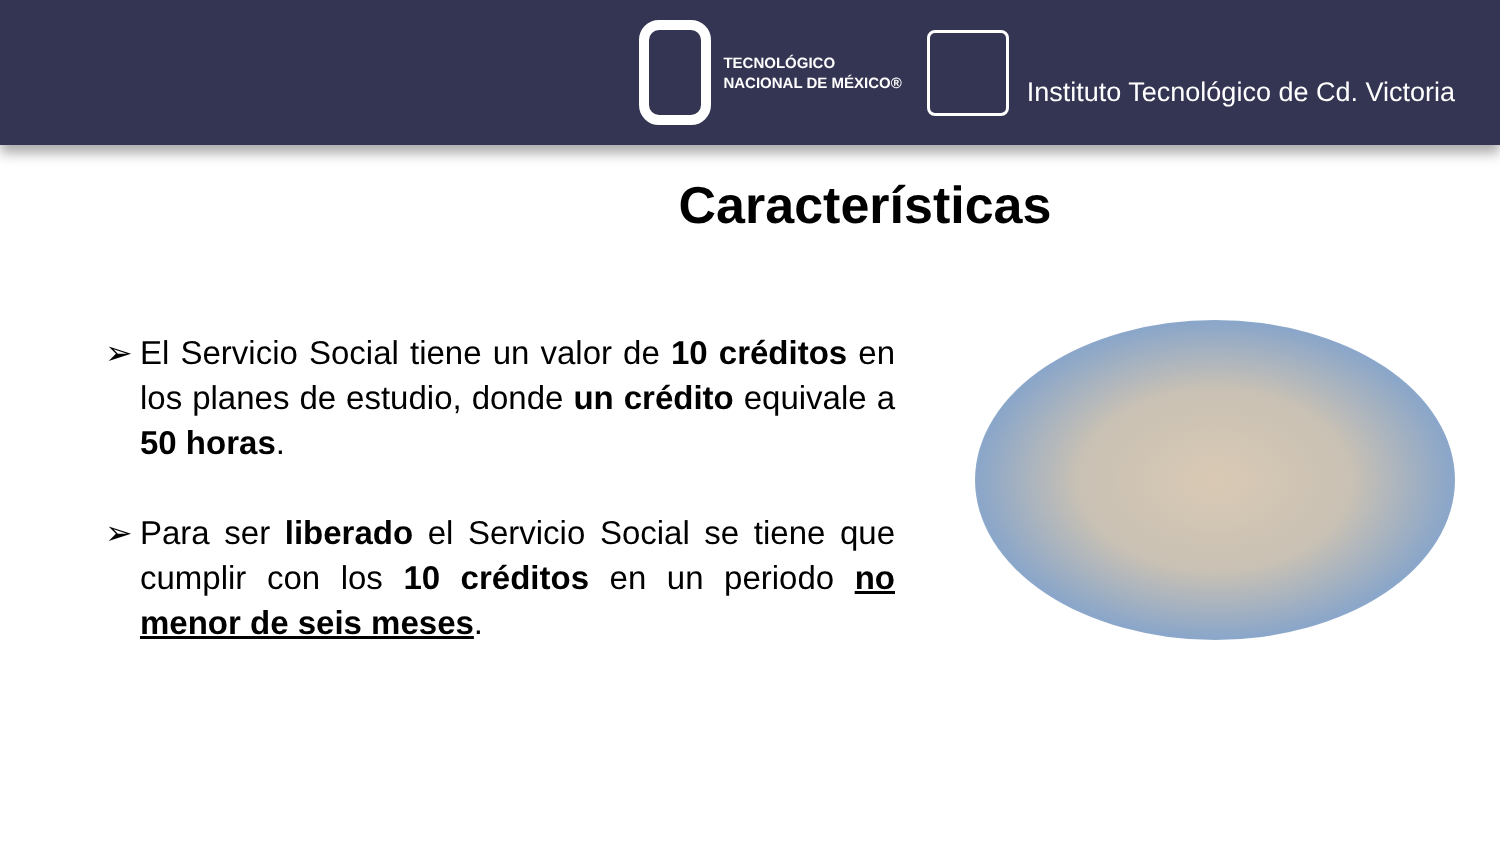TECNOLÓGICO
NACIONAL DE MÉXICO®
Instituto Tecnológico de Cd. Victoria
Características
➢ El Servicio Social tiene un valor de 10 créditos en los planes de estudio, donde un crédito equivale a 50 horas.
➢ Para ser liberado el Servicio Social se tiene que cumplir con los 10 créditos en un periodo no menor de seis meses.